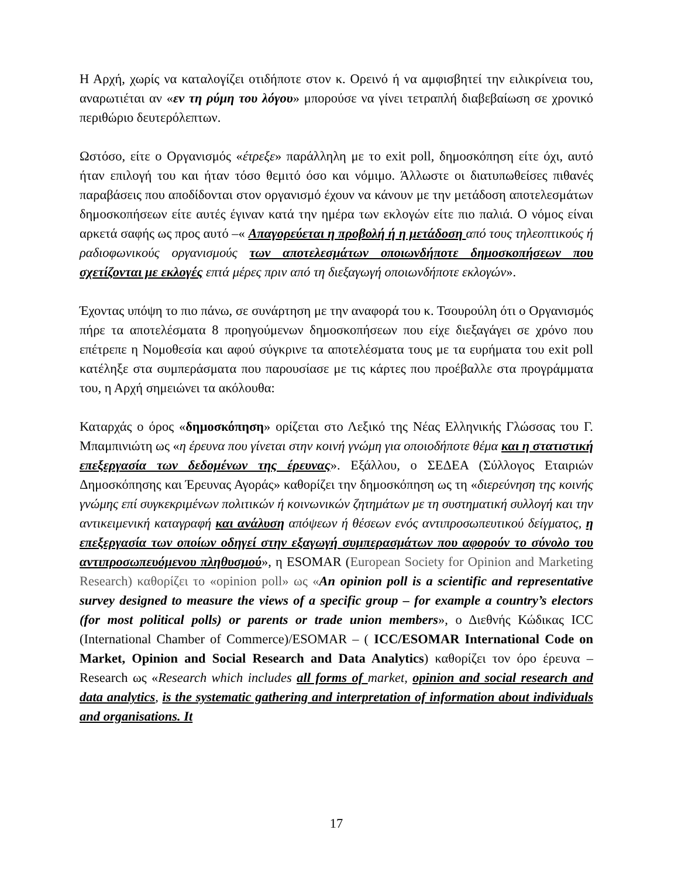Η Αρχή, χωρίς να καταλογίζει οτιδήποτε στον κ. Ορεινό ή να αμφισβητεί την ειλικρίνεια του, αναρωτιέται αν «εν τη ρύμη του λόγου» μπορούσε να γίνει τετραπλή διαβεβαίωση σε χρονικό περιθώριο δευτερόλεπτων.
Ωστόσο, είτε ο Οργανισμός «έτρεξε» παράλληλη με το exit poll, δημοσκόπηση είτε όχι, αυτό ήταν επιλογή του και ήταν τόσο θεμιτό όσο και νόμιμο. Άλλωστε οι διατυπωθείσες πιθανές παραβάσεις που αποδίδονται στον οργανισμό έχουν να κάνουν με την μετάδοση αποτελεσμάτων δημοσκοπήσεων είτε αυτές έγιναν κατά την ημέρα των εκλογών είτε πιο παλιά. Ο νόμος είναι αρκετά σαφής ως προς αυτό –« Απαγορεύεται η προβολή ή η μετάδοση από τους τηλεοπτικούς ή ραδιοφωνικούς οργανισμούς των αποτελεσμάτων οποιωνδήποτε δημοσκοπήσεων που σχετίζονται με εκλογές επτά μέρες πριν από τη διεξαγωγή οποιωνδήποτε εκλογών».
Έχοντας υπόψη το πιο πάνω, σε συνάρτηση με την αναφορά του κ. Τσουρούλη ότι ο Οργανισμός πήρε τα αποτελέσματα 8 προηγούμενων δημοσκοπήσεων που είχε διεξαγάγει σε χρόνο που επέτρεπε η Νομοθεσία και αφού σύγκρινε τα αποτελέσματα τους με τα ευρήματα του exit poll κατέληξε στα συμπεράσματα που παρουσίασε με τις κάρτες που προέβαλλε στα προγράμματα του, η Αρχή σημειώνει τα ακόλουθα:
Καταρχάς ο όρος «δημοσκόπηση» ορίζεται στο Λεξικό της Νέας Ελληνικής Γλώσσας του Γ. Μπαμπινιώτη ως «η έρευνα που γίνεται στην κοινή γνώμη για οποιοδήποτε θέμα και η στατιστική επεξεργασία των δεδομένων της έρευνας». Εξάλλου, ο ΣΕΔΕΑ (Σύλλογος Εταιριών Δημοσκόπησης και Έρευνας Αγοράς» καθορίζει την δημοσκόπηση ως τη «διερεύνηση της κοινής γνώμης επί συγκεκριμένων πολιτικών ή κοινωνικών ζητημάτων με τη συστηματική συλλογή και την αντικειμενική καταγραφή και ανάλυση απόψεων ή θέσεων ενός αντιπροσωπευτικού δείγματος, η επεξεργασία των οποίων οδηγεί στην εξαγωγή συμπερασμάτων που αφορούν το σύνολο του αντιπροσωπευόμενου πληθυσμού», η ESOMAR (European Society for Opinion and Marketing Research) καθορίζει το «opinion poll» ως «An opinion poll is a scientific and representative survey designed to measure the views of a specific group – for example a country’s electors (for most political polls) or parents or trade union members», ο Διεθνής Κώδικας ICC (International Chamber of Commerce)/ESOMAR – ( ICC/ESOMAR International Code on Market, Opinion and Social Research and Data Analytics) καθορίζει τον όρο έρευνα – Research ως «Research which includes all forms of market, opinion and social research and data analytics, is the systematic gathering and interpretation of information about individuals and organisations. It
17